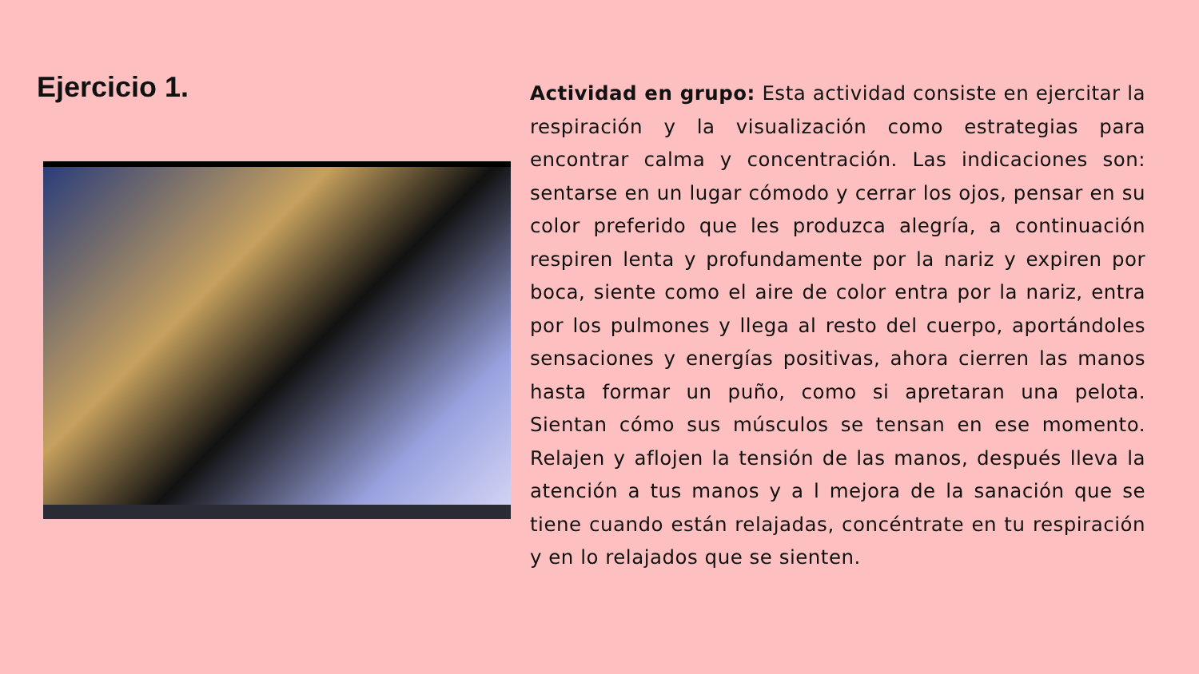Ejercicio 1.
Actividad en grupo: Esta actividad consiste en ejercitar la respiración y la visualización como estrategias para encontrar calma y concentración. Las indicaciones son: sentarse en un lugar cómodo y cerrar los ojos, pensar en su color preferido que les produzca alegría, a continuación respiren lenta y profundamente por la nariz y expiren por boca, siente como el aire de color entra por la nariz, entra por los pulmones y llega al resto del cuerpo, aportándoles sensaciones y energías positivas, ahora cierren las manos hasta formar un puño, como si apretaran una pelota. Sientan cómo sus músculos se tensan en ese momento. Relajen y aflojen la tensión de las manos, después lleva la atención a tus manos y a l mejora de la sanación que se tiene cuando están relajadas, concéntrate en tu respiración y en lo relajados que se sienten.